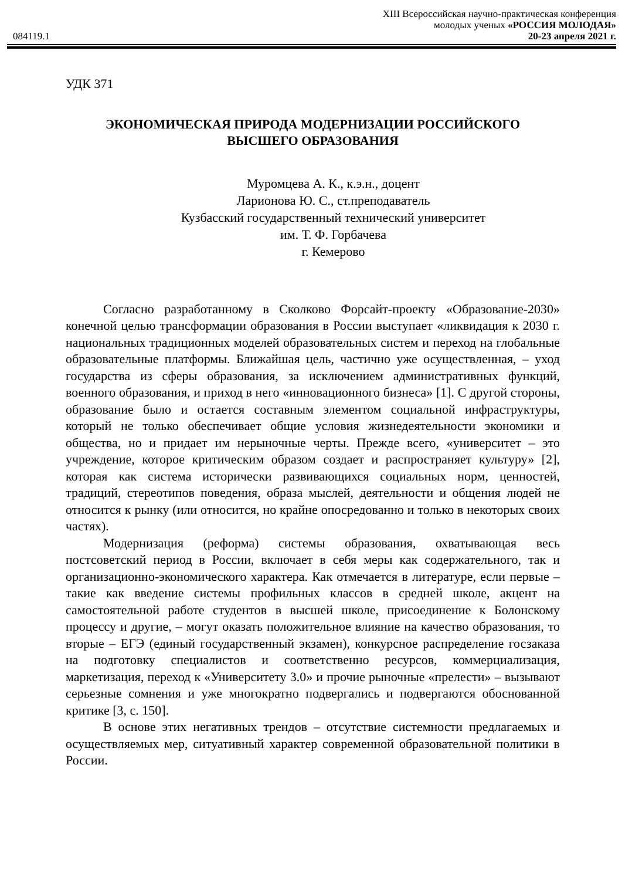XIII Всероссийская научно-практическая конференция
молодых ученых «РОССИЯ МОЛОДАЯ»
084119.1 20-23 апреля 2021 г.
УДК 371
ЭКОНОМИЧЕСКАЯ ПРИРОДА МОДЕРНИЗАЦИИ РОССИЙСКОГО
ВЫСШЕГО ОБРАЗОВАНИЯ
Муромцева А. К., к.э.н., доцент
Ларионова Ю. С., ст.преподаватель
Кузбасский государственный технический университет
им. Т. Ф. Горбачева
г. Кемерово
Согласно разработанному в Сколково Форсайт-проекту «Образование-2030» конечной целью трансформации образования в России выступает «ликвидация к 2030 г. национальных традиционных моделей образовательных систем и переход на глобальные образовательные платформы. Ближайшая цель, частично уже осуществленная, – уход государства из сферы образования, за исключением административных функций, военного образования, и приход в него «инновационного бизнеса» [1]. С другой стороны, образование было и остается составным элементом социальной инфраструктуры, который не только обеспечивает общие условия жизнедеятельности экономики и общества, но и придает им нерыночные черты. Прежде всего, «университет – это учреждение, которое критическим образом создает и распространяет культуру» [2], которая как система исторически развивающихся социальных норм, ценностей, традиций, стереотипов поведения, образа мыслей, деятельности и общения людей не относится к рынку (или относится, но крайне опосредованно и только в некоторых своих частях).
Модернизация (реформа) системы образования, охватывающая весь постсоветский период в России, включает в себя меры как содержательного, так и организационно-экономического характера. Как отмечается в литературе, если первые – такие как введение системы профильных классов в средней школе, акцент на самостоятельной работе студентов в высшей школе, присоединение к Болонскому процессу и другие, – могут оказать положительное влияние на качество образования, то вторые – ЕГЭ (единый государственный экзамен), конкурсное распределение госзаказа на подготовку специалистов и соответственно ресурсов, коммерциализация, маркетизация, переход к «Университету 3.0» и прочие рыночные «прелести» – вызывают серьезные сомнения и уже многократно подвергались и подвергаются обоснованной критике [3, с. 150].
В основе этих негативных трендов – отсутствие системности предлагаемых и осуществляемых мер, ситуативный характер современной образовательной политики в России.